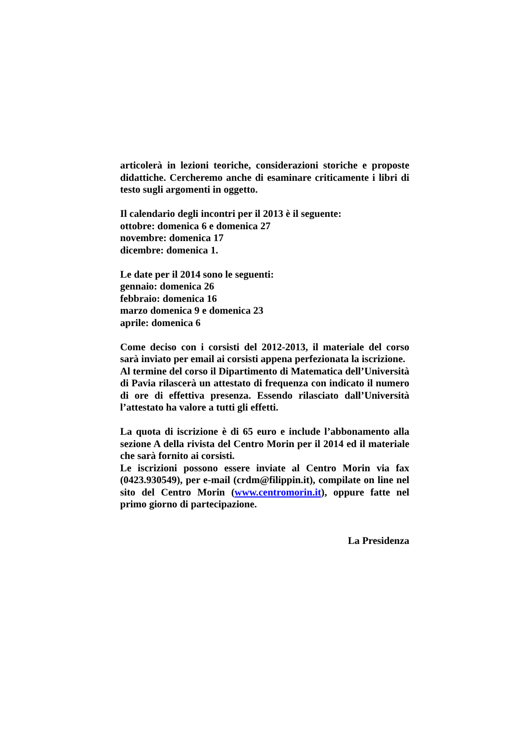articolerà in lezioni teoriche, considerazioni storiche e proposte didattiche. Cercheremo anche di esaminare criticamente i libri di testo sugli argomenti in oggetto.
Il calendario degli incontri per il 2013 è il seguente:
ottobre: domenica 6 e domenica 27
novembre: domenica 17
dicembre: domenica 1.
Le date per il 2014 sono le seguenti:
gennaio: domenica 26
febbraio: domenica 16
marzo domenica 9 e domenica 23
aprile: domenica 6
Come deciso con i corsisti del 2012-2013, il materiale del corso sarà inviato per email ai corsisti appena perfezionata la iscrizione.
Al termine del corso il Dipartimento di Matematica dell’Università di Pavia rilascerà un attestato di frequenza con indicato il numero di ore di effettiva presenza. Essendo rilasciato dall’Università l’attestato ha valore a tutti gli effetti.
La quota di iscrizione è di 65 euro e include l’abbonamento alla sezione A della rivista del Centro Morin per il 2014 ed il materiale che sarà fornito ai corsisti.
Le iscrizioni possono essere inviate al Centro Morin via fax (0423.930549), per e-mail (crdm@filippin.it), compilate on line nel sito del Centro Morin (www.centromorin.it), oppure fatte nel primo giorno di partecipazione.
La Presidenza